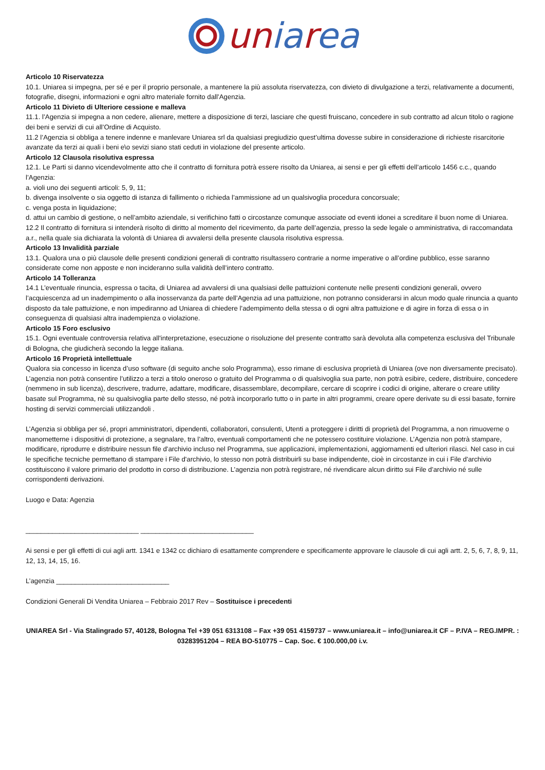uniarea
Articolo 10 Riservatezza
10.1. Uniarea si impegna, per sé e per il proprio personale, a mantenere la più assoluta riservatezza, con divieto di divulgazione a terzi, relativamente a documenti, fotografie, disegni, informazioni e ogni altro materiale fornito dall’Agenzia.
Articolo 11 Divieto di Ulteriore cessione e malleva
11.1. l’Agenzia si impegna a non cedere, alienare, mettere a disposizione di terzi, lasciare che questi fruiscano, concedere in sub contratto ad alcun titolo o ragione dei beni e servizi di cui all’Ordine di Acquisto.
11.2 l’Agenzia si obbliga a tenere indenne e manlevare Uniarea srl da qualsiasi pregiudizio quest’ultima dovesse subire in considerazione di richieste risarcitorie avanzate da terzi ai quali i beni e\o sevizi siano stati ceduti in violazione del presente articolo.
Articolo 12 Clausola risolutiva espressa
12.1. Le Parti si danno vicendevolmente atto che il contratto di fornitura potrà essere risolto da Uniarea, ai sensi e per gli effetti dell’articolo 1456 c.c., quando l’Agenzia:
a. violi uno dei seguenti articoli: 5, 9, 11;
b. divenga insolvente o sia oggetto di istanza di fallimento o richieda l’ammissione ad un qualsivoglia procedura concorsuale;
c. venga posta in liquidazione;
d. attui un cambio di gestione, o nell’ambito aziendale, si verifichino fatti o circostanze comunque associate od eventi idonei a screditare il buon nome di Uniarea.
12.2 Il contratto di fornitura si intenderà risolto di diritto al momento del ricevimento, da parte dell’agenzia, presso la sede legale o amministrativa, di raccomandata a.r., nella quale sia dichiarata la volontà di Uniarea di avvalersi della presente clausola risolutiva espressa.
Articolo 13 Invalidità parziale
13.1. Qualora una o più clausole delle presenti condizioni generali di contratto risultassero contrarie a norme imperative o all’ordine pubblico, esse saranno considerate come non apposte e non incideranno sulla validità dell’intero contratto.
Articolo 14 Tolleranza
14.1 L’eventuale rinuncia, espressa o tacita, di Uniarea ad avvalersi di una qualsiasi delle pattuizioni contenute nelle presenti condizioni generali, ovvero l’acquiescenza ad un inadempimento o alla inosservanza da parte dell’Agenzia ad una pattuizione, non potranno considerarsi in alcun modo quale rinuncia a quanto disposto da tale pattuizione, e non impediranno ad Uniarea di chiedere l’adempimento della stessa o di ogni altra pattuizione e di agire in forza di essa o in conseguenza di qualsiasi altra inadempienza o violazione.
Articolo 15 Foro esclusivo
15.1. Ogni eventuale controversia relativa all'interpretazione, esecuzione o risoluzione del presente contratto sarà devoluta alla competenza esclusiva del Tribunale di Bologna, che giudicherà secondo la legge italiana.
Articolo 16 Proprietà intellettuale
Qualora sia concesso in licenza d’uso software (di seguito anche solo Programma), esso rimane di esclusiva proprietà di Uniarea (ove non diversamente precisato). L’agenzia non potrà consentire l’utilizzo a terzi a titolo oneroso o gratuito del Programma o di qualsivoglia sua parte, non potrà esibire, cedere, distribuire, concedere (nemmeno in sub licenza), descrivere, tradurre, adattare, modificare, disassemblare, decompilare, cercare di scoprire i codici di origine, alterare o creare utility basate sul Programma, nè su qualsivoglia parte dello stesso, né potrà incorporarlo tutto o in parte in altri programmi, creare opere derivate su di essi basate, fornire hosting di servizi commerciali utilizzandoli .
L’Agenzia si obbliga per sé, propri amministratori, dipendenti, collaboratori, consulenti, Utenti a proteggere i diritti di proprietà del Programma, a non rimuoverne o manometterne i dispositivi di protezione, a segnalare, tra l’altro, eventuali comportamenti che ne potessero costituire violazione. L’Agenzia non potrà stampare, modificare, riprodurre e distribuire nessun file d'archivio incluso nel Programma, sue applicazioni, implementazioni, aggiornamenti ed ulteriori rilasci. Nel caso in cui le specifiche tecniche permettano di stampare i File d'archivio, lo stesso non potrà distribuirli su base indipendente, cioè in circostanze in cui i File d'archivio costituiscono il valore primario del prodotto in corso di distribuzione. L’agenzia non potrà registrare, né rivendicare alcun diritto sui File d'archivio né sulle corrispondenti derivazioni.
Luogo e Data: Agenzia
______________________________ ______________________________
Ai sensi e per gli effetti di cui agli artt. 1341 e 1342 cc dichiaro di esattamente comprendere e specificamente approvare le clausole di cui agli artt. 2, 5, 6, 7, 8, 9, 11, 12, 13, 14, 15, 16.
L’agenzia ______________________________
Condizioni Generali Di Vendita Uniarea – Febbraio 2017 Rev – Sostituisce i precedenti
UNIAREA Srl - Via Stalingrado 57, 40128, Bologna Tel +39 051 6313108 – Fax +39 051 4159737 – www.uniarea.it – info@uniarea.it CF – P.IVA – REG.IMPR. : 03283951204 – REA BO-510775 – Cap. Soc. € 100.000,00 i.v.